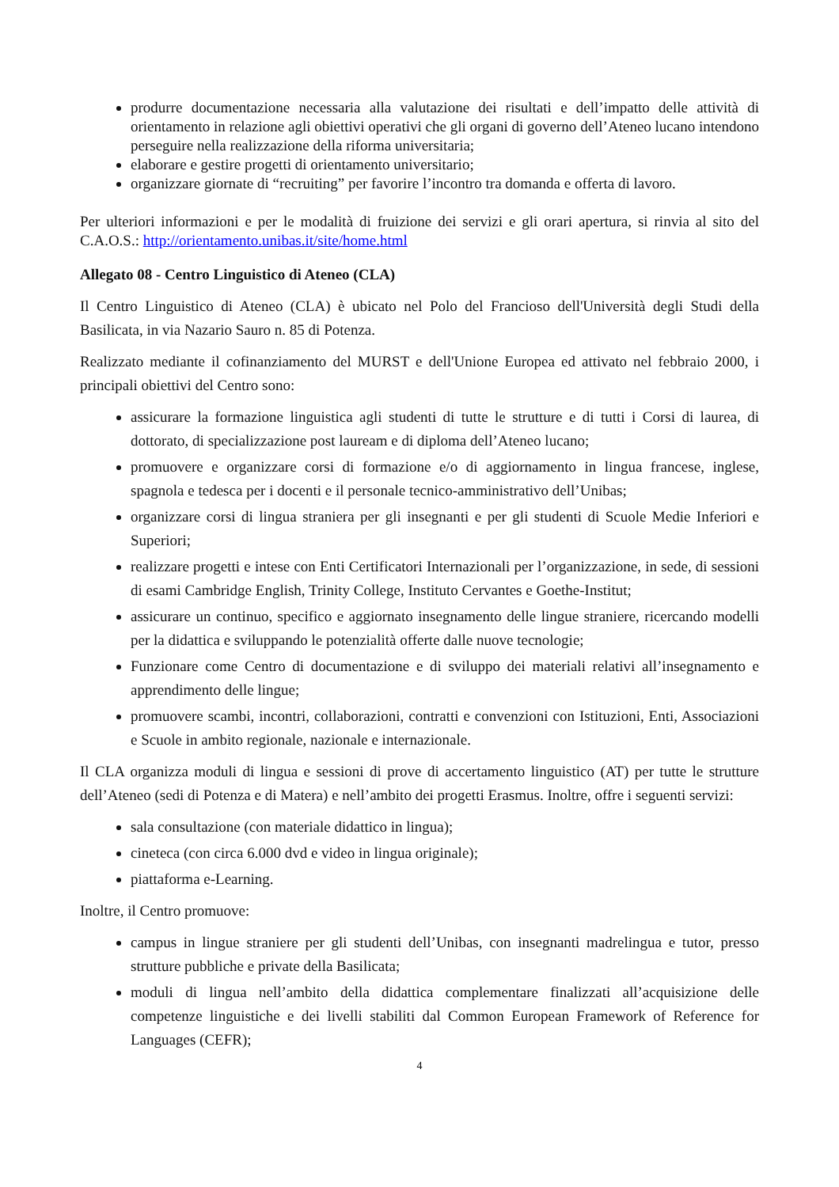produrre documentazione necessaria alla valutazione dei risultati e dell’impatto delle attività di orientamento in relazione agli obiettivi operativi che gli organi di governo dell’Ateneo lucano intendono perseguire nella realizzazione della riforma universitaria;
elaborare e gestire progetti di orientamento universitario;
organizzare giornate di “recruiting” per favorire l’incontro tra domanda e offerta di lavoro.
Per ulteriori informazioni e per le modalità di fruizione dei servizi e gli orari apertura, si rinvia al sito del C.A.O.S.: http://orientamento.unibas.it/site/home.html
Allegato 08 - Centro Linguistico di Ateneo (CLA)
Il Centro Linguistico di Ateneo (CLA) è ubicato nel Polo del Francioso dell'Università degli Studi della Basilicata, in via Nazario Sauro n. 85 di Potenza.
Realizzato mediante il cofinanziamento del MURST e dell'Unione Europea ed attivato nel febbraio 2000, i principali obiettivi del Centro sono:
assicurare la formazione linguistica agli studenti di tutte le strutture e di tutti i Corsi di laurea, di dottorato, di specializzazione post lauream e di diploma dell’Ateneo lucano;
promuovere e organizzare corsi di formazione e/o di aggiornamento in lingua francese, inglese, spagnola e tedesca per i docenti e il personale tecnico-amministrativo dell’Unibas;
organizzare corsi di lingua straniera per gli insegnanti e per gli studenti di Scuole Medie Inferiori e Superiori;
realizzare progetti e intese con Enti Certificatori Internazionali per l’organizzazione, in sede, di sessioni di esami Cambridge English, Trinity College, Instituto Cervantes e Goethe-Institut;
assicurare un continuo, specifico e aggiornato insegnamento delle lingue straniere, ricercando modelli per la didattica e sviluppando le potenzialità offerte dalle nuove tecnologie;
Funzionare come Centro di documentazione e di sviluppo dei materiali relativi all’insegnamento e apprendimento delle lingue;
promuovere scambi, incontri, collaborazioni, contratti e convenzioni con Istituzioni, Enti, Associazioni e Scuole in ambito regionale, nazionale e internazionale.
Il CLA organizza moduli di lingua e sessioni di prove di accertamento linguistico (AT) per tutte le strutture dell’Ateneo (sedi di Potenza e di Matera) e nell’ambito dei progetti Erasmus. Inoltre, offre i seguenti servizi:
sala consultazione (con materiale didattico in lingua);
cineteca (con circa 6.000 dvd e video in lingua originale);
piattaforma e-Learning.
Inoltre, il Centro promuove:
campus in lingue straniere per gli studenti dell’Unibas, con insegnanti madrelingua e tutor, presso strutture pubbliche e private della Basilicata;
moduli di lingua nell’ambito della didattica complementare finalizzati all’acquisizione delle competenze linguistiche e dei livelli stabiliti dal Common European Framework of Reference for Languages (CEFR);
4